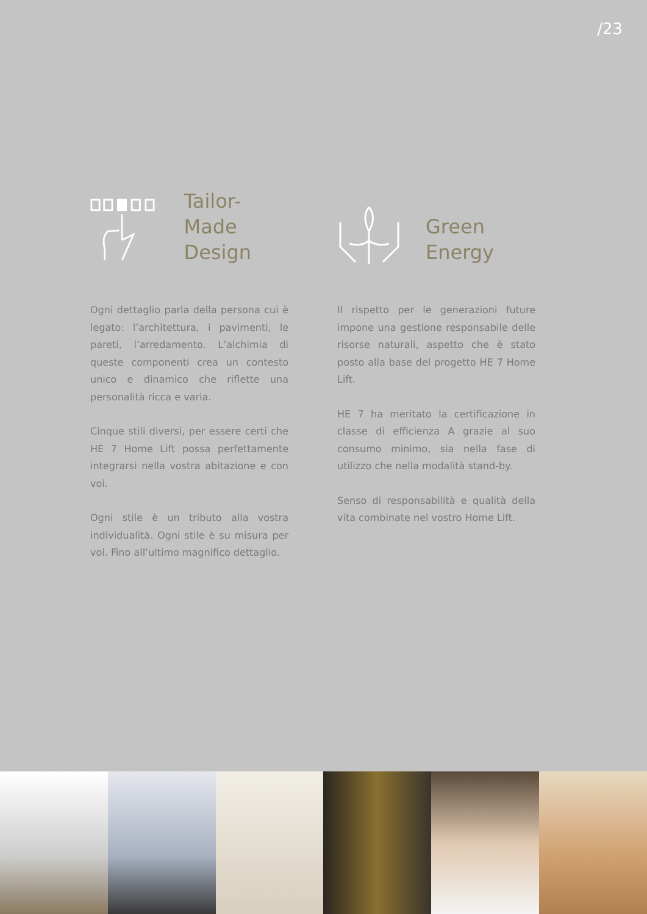/23
Tailor-Made
Design
Ogni dettaglio parla della persona cui è legato: l’architettura, i pavimenti, le pareti, l’arredamento. L’alchimia di queste componenti crea un contesto unico e dinamico che riflette una personalità ricca e varia.
Cinque stili diversi, per essere certi che HE 7 Home Lift possa perfettamente integrarsi nella vostra abitazione e con voi.
Ogni stile è un tributo alla vostra individualità. Ogni stile è su misura per voi. Fino all’ultimo magnifico dettaglio.
Green
Energy
Il rispetto per le generazioni future impone una gestione responsabile delle risorse naturali, aspetto che è stato posto alla base del progetto HE 7 Home Lift.
HE 7 ha meritato la certificazione in classe di efficienza A grazie al suo consumo minimo, sia nella fase di utilizzo che nella modalità stand-by.
Senso di responsabilità e qualità della vita combinate nel vostro Home Lift.